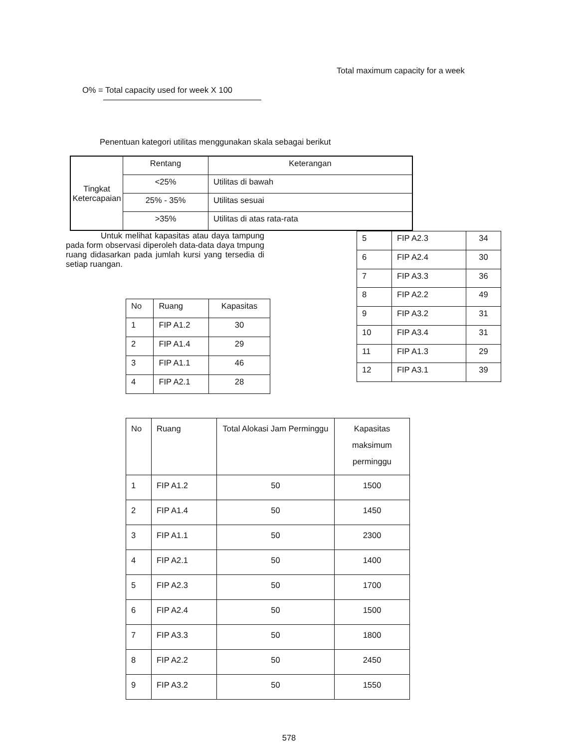Total maximum capacity for a week
O% = Total capacity used for week X 100
Penentuan kategori utilitas menggunakan skala sebagai berikut
| Tingkat Ketercapaian | Rentang | Keterangan |
| | <25% | Utilitas di bawah |
| | 25% - 35% | Utilitas sesuai |
| | >35% | Utilitas di atas rata-rata |
Untuk melihat kapasitas atau daya tampung pada form observasi diperoleh data-data daya tmpung ruang didasarkan pada jumlah kursi yang tersedia di setiap ruangan.
| No | Ruang | Kapasitas |
| 1 | FIP A1.2 | 30 |
| 2 | FIP A1.4 | 29 |
| 3 | FIP A1.1 | 46 |
| 4 | FIP A2.1 | 28 |
| 5 | FIP A2.3 | 34 |
| 6 | FIP A2.4 | 30 |
| 7 | FIP A3.3 | 36 |
| 8 | FIP A2.2 | 49 |
| 9 | FIP A3.2 | 31 |
| 10 | FIP A3.4 | 31 |
| 11 | FIP A1.3 | 29 |
| 12 | FIP A3.1 | 39 |
| No | Ruang | Total Alokasi Jam Perminggu | Kapasitas maksimum perminggu |
| 1 | FIP A1.2 | 50 | 1500 |
| 2 | FIP A1.4 | 50 | 1450 |
| 3 | FIP A1.1 | 50 | 2300 |
| 4 | FIP A2.1 | 50 | 1400 |
| 5 | FIP A2.3 | 50 | 1700 |
| 6 | FIP A2.4 | 50 | 1500 |
| 7 | FIP A3.3 | 50 | 1800 |
| 8 | FIP A2.2 | 50 | 2450 |
| 9 | FIP A3.2 | 50 | 1550 |
578